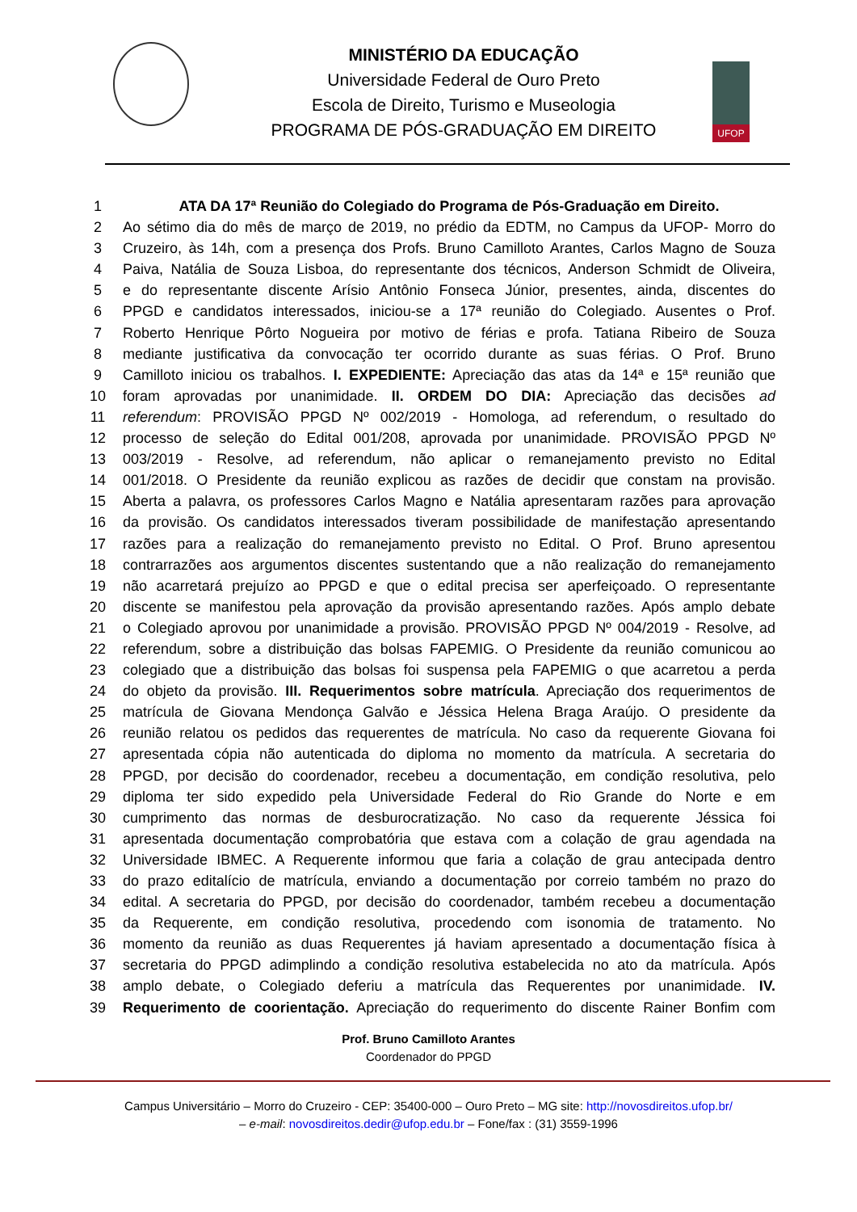UFOP
MINISTÉRIO DA EDUCAÇÃO
Universidade Federal de Ouro Preto
Escola de Direito, Turismo e Museologia
PROGRAMA DE PÓS-GRADUAÇÃO EM DIREITO
1 ATA DA 17ª Reunião do Colegiado do Programa de Pós-Graduação em Direito.
2 Ao sétimo dia do mês de março de 2019, no prédio da EDTM, no Campus da UFOP- Morro do
3 Cruzeiro, às 14h, com a presença dos Profs. Bruno Camilloto Arantes, Carlos Magno de Souza
4 Paiva, Natália de Souza Lisboa, do representante dos técnicos, Anderson Schmidt de Oliveira,
5 e do representante discente Arísio Antônio Fonseca Júnior, presentes, ainda, discentes do
6 PPGD e candidatos interessados, iniciou-se a 17ª reunião do Colegiado. Ausentes o Prof.
7 Roberto Henrique Pôrto Nogueira por motivo de férias e profa. Tatiana Ribeiro de Souza
8 mediante justificativa da convocação ter ocorrido durante as suas férias. O Prof. Bruno
9 Camilloto iniciou os trabalhos. I. EXPEDIENTE: Apreciação das atas da 14ª e 15ª reunião que
10 foram aprovadas por unanimidade. II. ORDEM DO DIA: Apreciação das decisões ad
11 referendum: PROVISÃO PPGD Nº 002/2019 - Homologa, ad referendum, o resultado do
12 processo de seleção do Edital 001/208, aprovada por unanimidade. PROVISÃO PPGD Nº
13 003/2019 - Resolve, ad referendum, não aplicar o remanejamento previsto no Edital
14 001/2018. O Presidente da reunião explicou as razões de decidir que constam na provisão.
15 Aberta a palavra, os professores Carlos Magno e Natália apresentaram razões para aprovação
16 da provisão. Os candidatos interessados tiveram possibilidade de manifestação apresentando
17 razões para a realização do remanejamento previsto no Edital. O Prof. Bruno apresentou
18 contrarrazões aos argumentos discentes sustentando que a não realização do remanejamento
19 não acarretará prejuízo ao PPGD e que o edital precisa ser aperfeiçoado. O representante
20 discente se manifestou pela aprovação da provisão apresentando razões. Após amplo debate
21 o Colegiado aprovou por unanimidade a provisão. PROVISÃO PPGD Nº 004/2019 - Resolve, ad
22 referendum, sobre a distribuição das bolsas FAPEMIG. O Presidente da reunião comunicou ao
23 colegiado que a distribuição das bolsas foi suspensa pela FAPEMIG o que acarretou a perda
24 do objeto da provisão. III. Requerimentos sobre matrícula. Apreciação dos requerimentos de
25 matrícula de Giovana Mendonça Galvão e Jéssica Helena Braga Araújo. O presidente da
26 reunião relatou os pedidos das requerentes de matrícula. No caso da requerente Giovana foi
27 apresentada cópia não autenticada do diploma no momento da matrícula. A secretaria do
28 PPGD, por decisão do coordenador, recebeu a documentação, em condição resolutiva, pelo
29 diploma ter sido expedido pela Universidade Federal do Rio Grande do Norte e em
30 cumprimento das normas de desburocratização. No caso da requerente Jéssica foi
31 apresentada documentação comprobatória que estava com a colação de grau agendada na
32 Universidade IBMEC. A Requerente informou que faria a colação de grau antecipada dentro
33 do prazo editalício de matrícula, enviando a documentação por correio também no prazo do
34 edital. A secretaria do PPGD, por decisão do coordenador, também recebeu a documentação
35 da Requerente, em condição resolutiva, procedendo com isonomia de tratamento. No
36 momento da reunião as duas Requerentes já haviam apresentado a documentação física à
37 secretaria do PPGD adimplindo a condição resolutiva estabelecida no ato da matrícula. Após
38 amplo debate, o Colegiado deferiu a matrícula das Requerentes por unanimidade. IV.
39 Requerimento de coorientação. Apreciação do requerimento do discente Rainer Bonfim com
Prof. Bruno Camilloto Arantes
Coordenador do PPGD
Campus Universitário – Morro do Cruzeiro - CEP: 35400-000 – Ouro Preto – MG site: http://novosdireitos.ufop.br/
– e-mail: novosdireitos.dedir@ufop.edu.br – Fone/fax : (31) 3559-1996